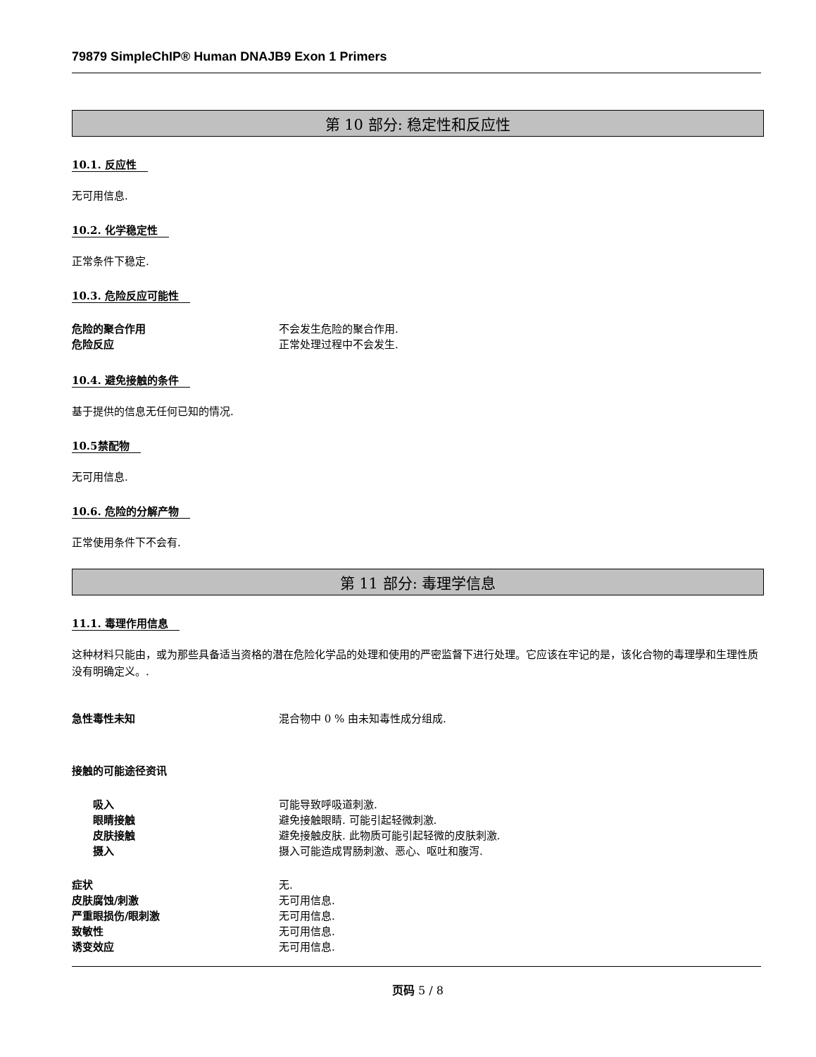79879 SimpleChIP® Human DNAJB9 Exon 1 Primers
第 10 部分: 稳定性和反应性
10.1. 反应性
无可用信息.
10.2. 化学稳定性
正常条件下稳定.
10.3. 危险反应可能性
危险的聚合作用 不会发生危险的聚合作用.
危险反应 正常处理过程中不会发生.
10.4. 避免接触的条件
基于提供的信息无任何已知的情况.
10.5禁配物
无可用信息.
10.6. 危险的分解产物
正常使用条件下不会有.
第 11 部分: 毒理学信息
11.1. 毒理作用信息
这种材料只能由，或为那些具备适当资格的潜在危险化学品的处理和使用的严密监督下进行处理。它应该在牢记的是，该化合物的毒理學和生理性质没有明确定义。.
急性毒性未知 混合物中 0 % 由未知毒性成分组成.
接触的可能途径资讯
吸入 可能导致呼吸道刺激.
眼睛接触 避免接触眼睛. 可能引起轻微刺激.
皮肤接触 避免接触皮肤. 此物质可能引起轻微的皮肤刺激.
摄入 摄入可能造成胃肠刺激、恶心、呕吐和腹泻.
症状 无.
皮肤腐蚀/刺激 无可用信息.
严重眼损伤/眼刺激 无可用信息.
致敏性 无可用信息.
诱变效应 无可用信息.
页码 5 / 8